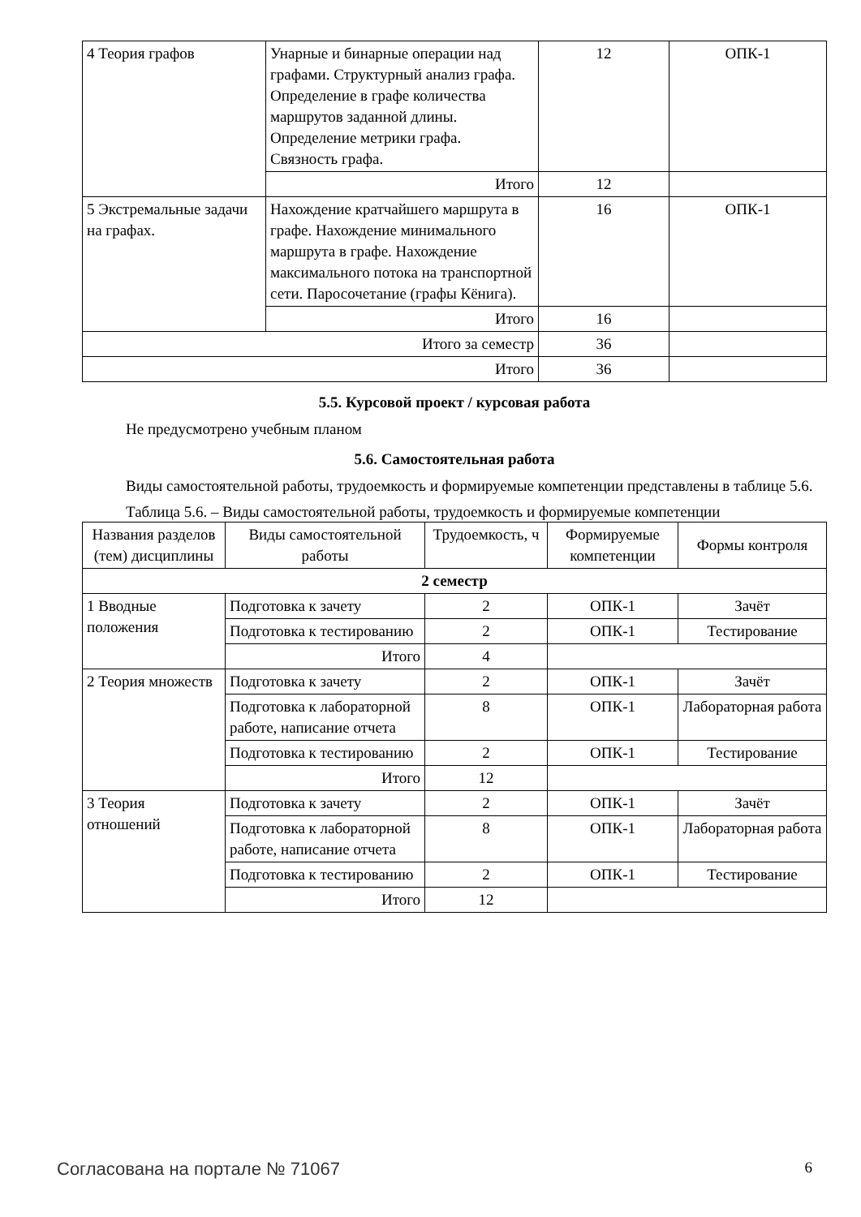| 4 Теория графов | Унарные и бинарные операции над графами. Структурный анализ графа. Определение в графе количества маршрутов заданной длины. Определение метрики графа. Связность графа. | 12 | ОПК-1 |
| | Итого | 12 | |
| 5 Экстремальные задачи на графах. | Нахождение кратчайшего маршрута в графе. Нахождение минимального маршрута в графе. Нахождение максимального потока на транспортной сети. Паросочетание (графы Кёнига). | 16 | ОПК-1 |
| | Итого | 16 | |
| Итого за семестр | | 36 | |
| Итого | | 36 | |
5.5. Курсовой проект / курсовая работа
Не предусмотрено учебным планом
5.6. Самостоятельная работа
Виды самостоятельной работы, трудоемкость и формируемые компетенции представлены в таблице 5.6.
Таблица 5.6. – Виды самостоятельной работы, трудоемкость и формируемые компетенции
| Названия разделов (тем) дисциплины | Виды самостоятельной работы | Трудоемкость, ч | Формируемые компетенции | Формы контроля |
| --- | --- | --- | --- | --- |
| 2 семестр | | | | |
| 1 Вводные положения | Подготовка к зачету | 2 | ОПК-1 | Зачёт |
| | Подготовка к тестированию | 2 | ОПК-1 | Тестирование |
| | Итого | 4 | | |
| 2 Теория множеств | Подготовка к зачету | 2 | ОПК-1 | Зачёт |
| | Подготовка к лабораторной работе, написание отчета | 8 | ОПК-1 | Лабораторная работа |
| | Подготовка к тестированию | 2 | ОПК-1 | Тестирование |
| | Итого | 12 | | |
| 3 Теория отношений | Подготовка к зачету | 2 | ОПК-1 | Зачёт |
| | Подготовка к лабораторной работе, написание отчета | 8 | ОПК-1 | Лабораторная работа |
| | Подготовка к тестированию | 2 | ОПК-1 | Тестирование |
| | Итого | 12 | | |
Согласована на портале № 71067 6